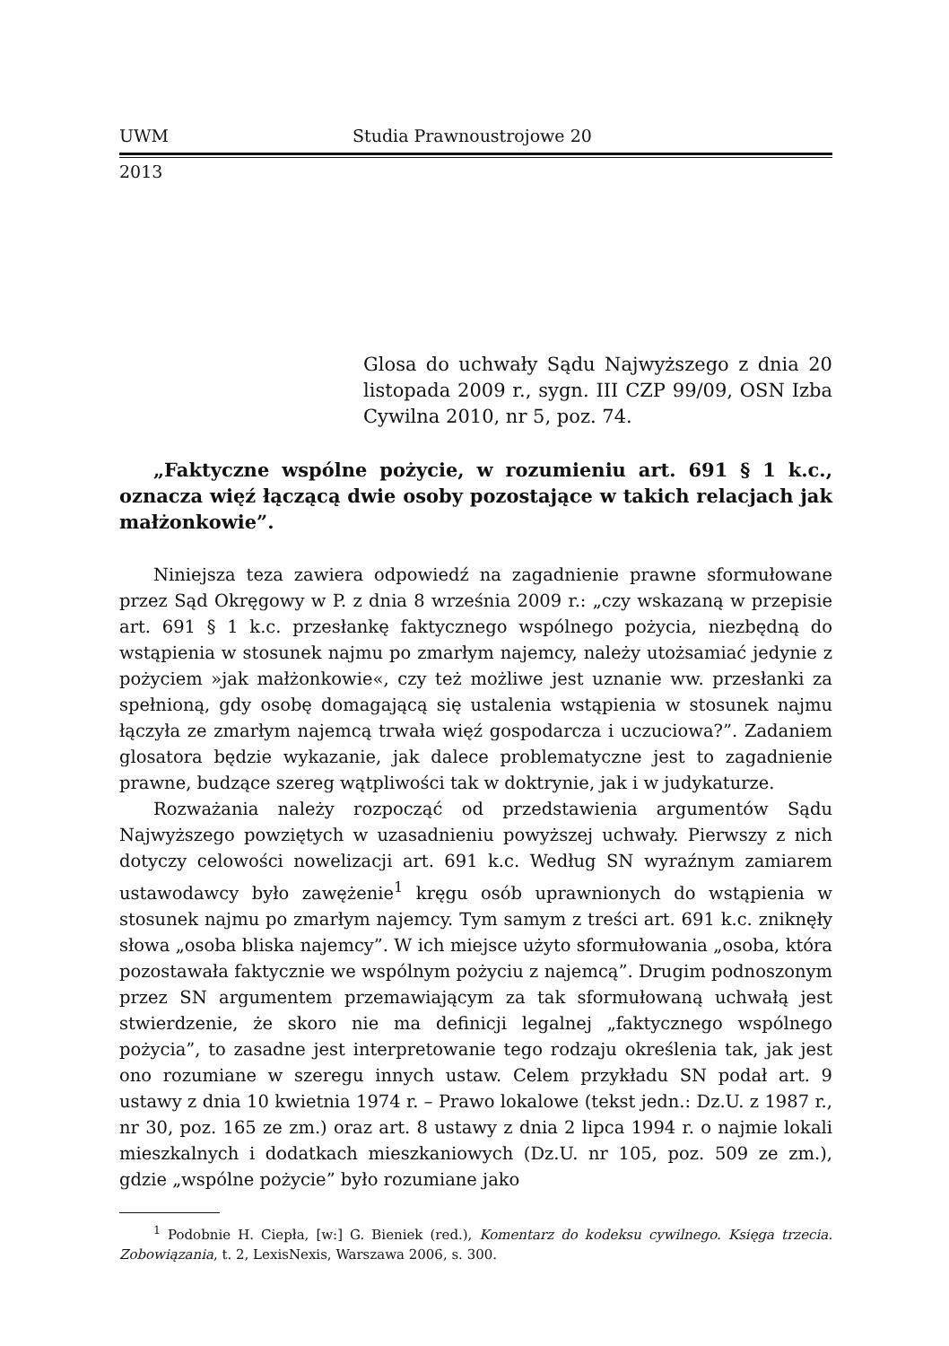UWM Studia Prawnoustrojowe 20
2013
Glosa do uchwały Sądu Najwyższego z dnia 20 listopada 2009 r., sygn. III CZP 99/09, OSN Izba Cywilna 2010, nr 5, poz. 74.
„Faktyczne wspólne pożycie, w rozumieniu art. 691 § 1 k.c., oznacza więź łączącą dwie osoby pozostające w takich relacjach jak małżonkowie”.
Niniejsza teza zawiera odpowiedź na zagadnienie prawne sformułowane przez Sąd Okręgowy w P. z dnia 8 września 2009 r.: „czy wskazaną w przepisie art. 691 § 1 k.c. przesłankę faktycznego wspólnego pożycia, niezbędną do wstąpienia w stosunek najmu po zmarłym najemcy, należy utożsamiać jedynie z pożyciem »jak małżonkowie«, czy też możliwe jest uznanie ww. przesłanki za spełnioną, gdy osobę domagającą się ustalenia wstąpienia w stosunek najmu łączyła ze zmarłym najemcą trwała więź gospodarcza i uczuciowa?”. Zadaniem glosatora będzie wykazanie, jak dalece problematyczne jest to zagadnienie prawne, budzące szereg wątpliwości tak w doktrynie, jak i w judykaturze.
Rozważania należy rozpocząć od przedstawienia argumentów Sądu Najwyższego powziętych w uzasadnieniu powyższej uchwały. Pierwszy z nich dotyczy celowości nowelizacji art. 691 k.c. Według SN wyraźnym zamiarem ustawodawcy było zawężenie<sup>1</sup> kręgu osób uprawnionych do wstąpienia w stosunek najmu po zmarłym najemcy. Tym samym z treści art. 691 k.c. zniknęły słowa „osoba bliska najemcy”. W ich miejsce użyto sformułowania „osoba, która pozostawała faktycznie we wspólnym pożyciu z najemcą”. Drugim podnoszonym przez SN argumentem przemawiającym za tak sformułowaną uchwałą jest stwierdzenie, że skoro nie ma definicji legalnej „faktycznego wspólnego pożycia”, to zasadne jest interpretowanie tego rodzaju określenia tak, jak jest ono rozumiane w szeregu innych ustaw. Celem przykładu SN podał art. 9 ustawy z dnia 10 kwietnia 1974 r. – Prawo lokalowe (tekst jedn.: Dz.U. z 1987 r., nr 30, poz. 165 ze zm.) oraz art. 8 ustawy z dnia 2 lipca 1994 r. o najmie lokali mieszkalnych i dodatkach mieszkaniowych (Dz.U. nr 105, poz. 509 ze zm.), gdzie „wspólne pożycie” było rozumiane jako
<sup>1</sup> Podobnie H. Ciepła, [w:] G. Bieniek (red.), Komentarz do kodeksu cywilnego. Księga trzecia. Zobowiązania, t. 2, LexisNexis, Warszawa 2006, s. 300.